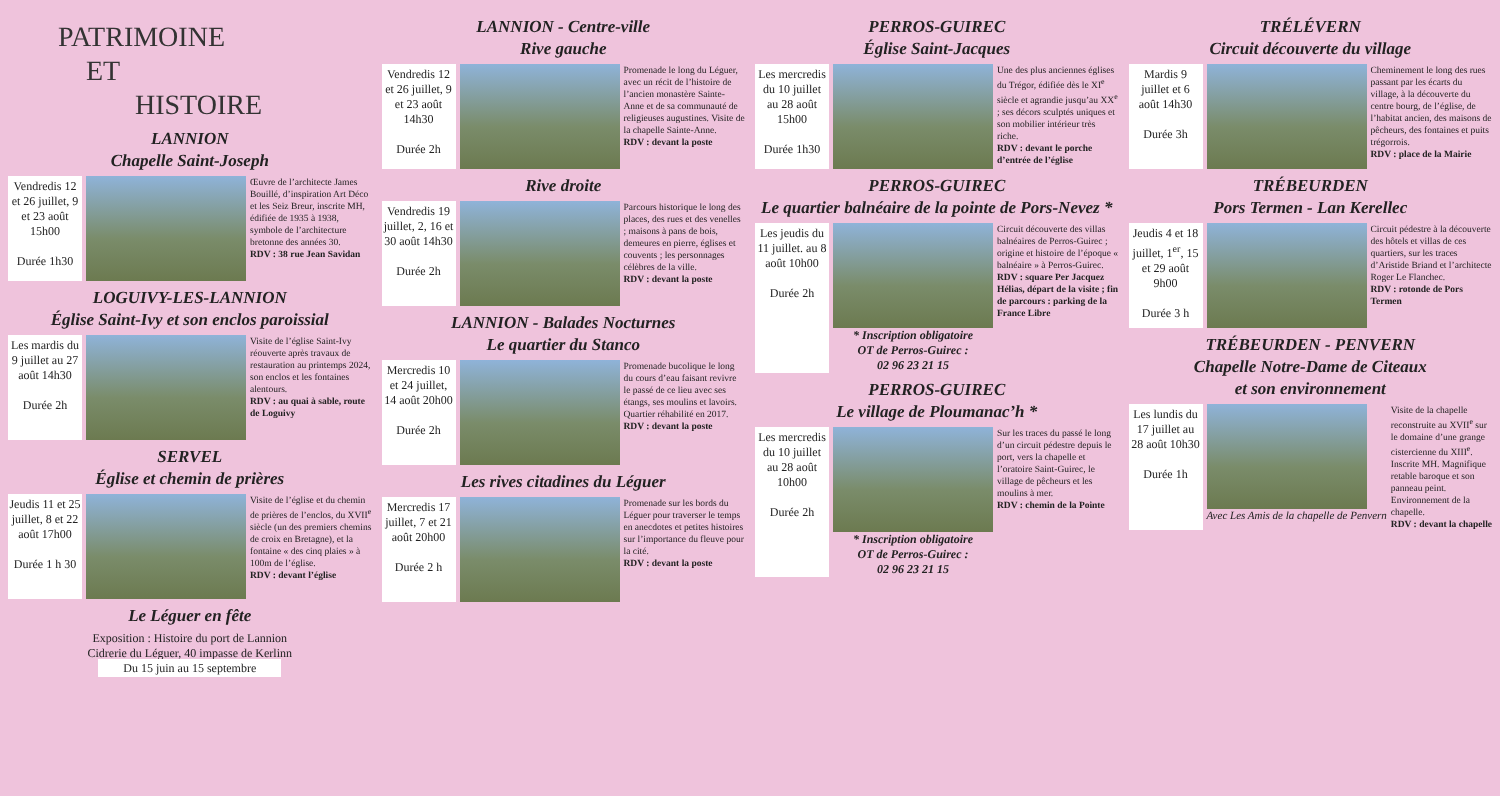PATRIMOINE
ET
HISTOIRE
LANNION
Chapelle Saint-Joseph
Vendredis 12 et 26 juillet, 9 et 23 août 15h00
Durée 1h30
Œuvre de l’architecte James Bouillé, d’inspiration Art Déco et les Seiz Breur, inscrite MH, édifiée de 1935 à 1938, symbole de l’architecture bretonne des années 30.
RDV : 38 rue Jean Savidan
LOGUIVY-LES-LANNION
Église Saint-Ivy et son enclos paroissial
Les mardis du 9 juillet au 27 août 14h30
Durée 2h
Visite de l’église Saint-Ivy réouverte après travaux de restauration au printemps 2024, son enclos et les fontaines alentours.
RDV : au quai à sable, route de Loguivy
SERVEL
Église et chemin de prières
Jeudis 11 et 25 juillet, 8 et 22 août 17h00
Durée 1 h 30
Visite de l’église et du chemin de prières de l’enclos, du XVII<sup>e</sup> siècle (un des premiers chemins de croix en Bretagne), et la fontaine « des cinq plaies » à 100m de l’église.
RDV : devant l’église
Le Léguer en fête
Exposition : Histoire du port de Lannion
Cidrerie du Léguer, 40 impasse de Kerlinn
Du 15 juin au 15 septembre
LANNION - Centre-ville
Rive gauche
Vendredis 12 et 26 juillet, 9 et 23 août 14h30
Durée 2h
Promenade le long du Léguer, avec un récit de l’histoire de l’ancien monastère Sainte-Anne et de sa communauté de religieuses augustines. Visite de la chapelle Sainte-Anne.
RDV : devant la poste
Rive droite
Vendredis 19 juillet, 2, 16 et 30 août 14h30
Durée 2h
Parcours historique le long des places, des rues et des venelles ; maisons à pans de bois, demeures en pierre, églises et couvents ; les personnages célèbres de la ville.
RDV : devant la poste
LANNION - Balades Nocturnes
Le quartier du Stanco
Mercredis 10 et 24 juillet, 14 août 20h00
Durée 2h
Promenade bucolique le long du cours d’eau faisant revivre le passé de ce lieu avec ses étangs, ses moulins et lavoirs. Quartier réhabilité en 2017.
RDV : devant la poste
Les rives citadines du Léguer
Mercredis 17 juillet, 7 et 21 août 20h00
Durée 2 h
Promenade sur les bords du Léguer pour traverser le temps en anecdotes et petites histoires sur l’importance du fleuve pour la cité.
RDV : devant la poste
PERROS-GUIREC
Église Saint-Jacques
Les mercredis du 10 juillet au 28 août 15h00
Durée 1h30
Une des plus anciennes églises du Trégor, édifiée dès le XI<sup>e</sup> siècle et agrandie jusqu’au XX<sup>e</sup> ; ses décors sculptés uniques et son mobilier intérieur très riche.
RDV : devant le porche d’entrée de l’église
PERROS-GUIREC
Le quartier balnéaire de la pointe de Pors-Nevez *
Les jeudis du 11 juillet. au 8 août 10h00
Durée 2h
* Inscription obligatoire
OT de Perros-Guirec :
02 96 23 21 15
Circuit découverte des villas balnéaires de Perros-Guirec ; origine et histoire de l’époque « balnéaire » à Perros-Guirec.
RDV : square Per Jacquez Hélias, départ de la visite ; fin de parcours : parking de la France Libre
PERROS-GUIREC
Le village de Ploumanac’h *
Les mercredis du 10 juillet au 28 août 10h00
Durée 2h
* Inscription obligatoire
OT de Perros-Guirec :
02 96 23 21 15
Sur les traces du passé le long d’un circuit pédestre depuis le port, vers la chapelle et l’oratoire Saint-Guirec, le village de pêcheurs et les moulins à mer.
RDV : chemin de la Pointe
TRÉLÉVERN
Circuit découverte du village
Mardis 9 juillet et 6 août 14h30
Durée 3h
Cheminement le long des rues passant par les écarts du village, à la découverte du centre bourg, de l’église, de l’habitat ancien, des maisons de pêcheurs, des fontaines et puits trégorrois.
RDV : place de la Mairie
TRÉBEURDEN
Pors Termen - Lan Kerellec
Jeudis 4 et 18 juillet, 1<sup>er</sup>, 15 et 29 août 9h00
Durée 3 h
Circuit pédestre à la découverte des hôtels et villas de ces quartiers, sur les traces d’Aristide Briand et l’architecte Roger Le Flanchec.
RDV : rotonde de Pors Termen
TRÉBEURDEN - PENVERN
Chapelle Notre-Dame de Citeaux
et son environnement
Les lundis du 17 juillet au 28 août 10h30
Durée 1h
Avec Les Amis de la chapelle de Penvern
Visite de la chapelle reconstruite au XVII<sup>e</sup> sur le domaine d’une grange cistercienne du XIII<sup>e</sup>. Inscrite MH. Magnifique retable baroque et son panneau peint. Environnement de la chapelle.
RDV : devant la chapelle